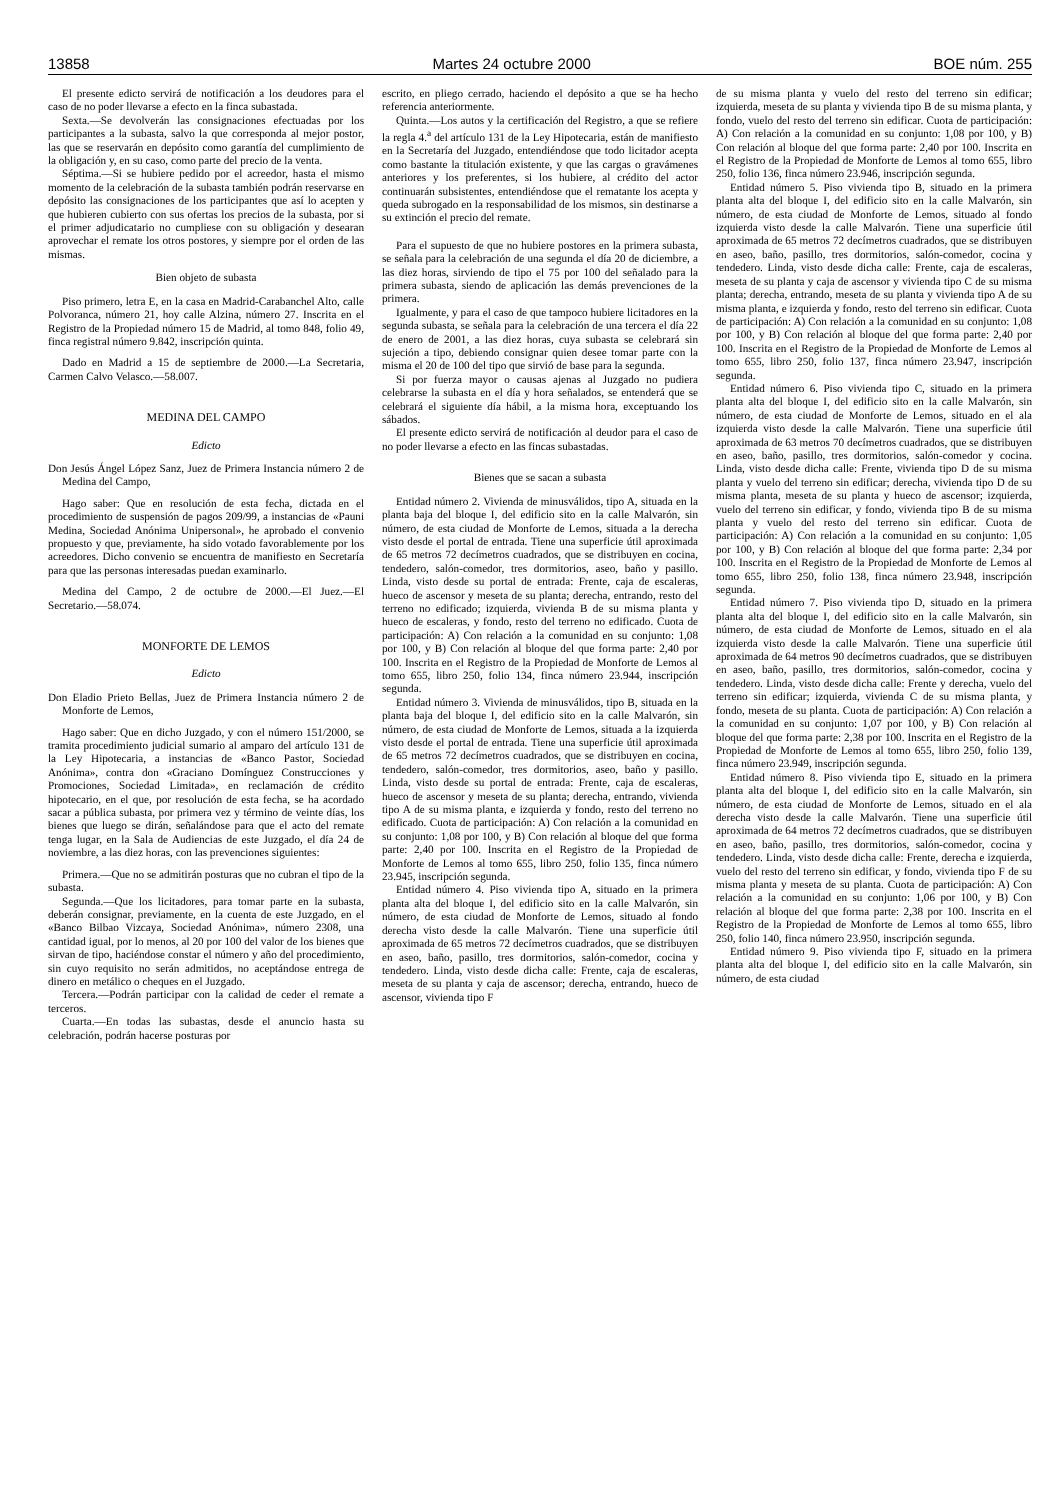13858 Martes 24 octubre 2000 BOE núm. 255
El presente edicto servirá de notificación a los deudores para el caso de no poder llevarse a efecto en la finca subastada.
Sexta.—Se devolverán las consignaciones efectuadas por los participantes a la subasta, salvo la que corresponda al mejor postor, las que se reservarán en depósito como garantía del cumplimiento de la obligación y, en su caso, como parte del precio de la venta.
Séptima.—Si se hubiere pedido por el acreedor, hasta el mismo momento de la celebración de la subasta también podrán reservarse en depósito las consignaciones de los participantes que así lo acepten y que hubieren cubierto con sus ofertas los precios de la subasta, por si el primer adjudicatario no cumpliese con su obligación y desearan aprovechar el remate los otros postores, y siempre por el orden de las mismas.
Bien objeto de subasta
Piso primero, letra E, en la casa en Madrid-Carabanchel Alto, calle Polvoranca, número 21, hoy calle Alzina, número 27. Inscrita en el Registro de la Propiedad número 15 de Madrid, al tomo 848, folio 49, finca registral número 9.842, inscripción quinta.
Dado en Madrid a 15 de septiembre de 2000.—La Secretaria, Carmen Calvo Velasco.—58.007.
MEDINA DEL CAMPO
Edicto
Don Jesús Ángel López Sanz, Juez de Primera Instancia número 2 de Medina del Campo,
Hago saber: Que en resolución de esta fecha, dictada en el procedimiento de suspensión de pagos 209/99, a instancias de «Pauni Medina, Sociedad Anónima Unipersonal», he aprobado el convenio propuesto y que, previamente, ha sido votado favorablemente por los acreedores. Dicho convenio se encuentra de manifiesto en Secretaría para que las personas interesadas puedan examinarlo.
Medina del Campo, 2 de octubre de 2000.—El Juez.—El Secretario.—58.074.
MONFORTE DE LEMOS
Edicto
Don Eladio Prieto Bellas, Juez de Primera Instancia número 2 de Monforte de Lemos,
Hago saber: Que en dicho Juzgado, y con el número 151/2000, se tramita procedimiento judicial sumario al amparo del artículo 131 de la Ley Hipotecaria, a instancias de «Banco Pastor, Sociedad Anónima», contra don «Graciano Domínguez Construcciones y Promociones, Sociedad Limitada», en reclamación de crédito hipotecario, en el que, por resolución de esta fecha, se ha acordado sacar a pública subasta, por primera vez y término de veinte días, los bienes que luego se dirán, señalándose para que el acto del remate tenga lugar, en la Sala de Audiencias de este Juzgado, el día 24 de noviembre, a las diez horas, con las prevenciones siguientes:
Primera.—Que no se admitirán posturas que no cubran el tipo de la subasta.
Segunda.—Que los licitadores, para tomar parte en la subasta, deberán consignar, previamente, en la cuenta de este Juzgado, en el «Banco Bilbao Vizcaya, Sociedad Anónima», número 2308, una cantidad igual, por lo menos, al 20 por 100 del valor de los bienes que sirvan de tipo, haciéndose constar el número y año del procedimiento, sin cuyo requisito no serán admitidos, no aceptándose entrega de dinero en metálico o cheques en el Juzgado.
Tercera.—Podrán participar con la calidad de ceder el remate a terceros.
Cuarta.—En todas las subastas, desde el anuncio hasta su celebración, podrán hacerse posturas por
escrito, en pliego cerrado, haciendo el depósito a que se ha hecho referencia anteriormente.
Quinta.—Los autos y la certificación del Registro, a que se refiere la regla 4.<sup>a</sup> del artículo 131 de la Ley Hipotecaria, están de manifiesto en la Secretaría del Juzgado, entendiéndose que todo licitador acepta como bastante la titulación existente, y que las cargas o gravámenes anteriores y los preferentes, si los hubiere, al crédito del actor continuarán subsistentes, entendiéndose que el rematante los acepta y queda subrogado en la responsabilidad de los mismos, sin destinarse a su extinción el precio del remate.
Para el supuesto de que no hubiere postores en la primera subasta, se señala para la celebración de una segunda el día 20 de diciembre, a las diez horas, sirviendo de tipo el 75 por 100 del señalado para la primera subasta, siendo de aplicación las demás prevenciones de la primera.
Igualmente, y para el caso de que tampoco hubiere licitadores en la segunda subasta, se señala para la celebración de una tercera el día 22 de enero de 2001, a las diez horas, cuya subasta se celebrará sin sujeción a tipo, debiendo consignar quien desee tomar parte con la misma el 20 de 100 del tipo que sirvió de base para la segunda.
Si por fuerza mayor o causas ajenas al Juzgado no pudiera celebrarse la subasta en el día y hora señalados, se entenderá que se celebrará el siguiente día hábil, a la misma hora, exceptuando los sábados.
El presente edicto servirá de notificación al deudor para el caso de no poder llevarse a efecto en las fincas subastadas.
Bienes que se sacan a subasta
Entidad número 2. Vivienda de minusválidos, tipo A, situada en la planta baja del bloque I, del edificio sito en la calle Malvarón, sin número, de esta ciudad de Monforte de Lemos, situada a la derecha visto desde el portal de entrada. Tiene una superficie útil aproximada de 65 metros 72 decímetros cuadrados, que se distribuyen en cocina, tendedero, salón-comedor, tres dormitorios, aseo, baño y pasillo. Linda, visto desde su portal de entrada: Frente, caja de escaleras, hueco de ascensor y meseta de su planta; derecha, entrando, resto del terreno no edificado; izquierda, vivienda B de su misma planta y hueco de escaleras, y fondo, resto del terreno no edificado. Cuota de participación: A) Con relación a la comunidad en su conjunto: 1,08 por 100, y B) Con relación al bloque del que forma parte: 2,40 por 100. Inscrita en el Registro de la Propiedad de Monforte de Lemos al tomo 655, libro 250, folio 134, finca número 23.944, inscripción segunda.
Entidad número 3. Vivienda de minusválidos, tipo B, situada en la planta baja del bloque I, del edificio sito en la calle Malvarón, sin número, de esta ciudad de Monforte de Lemos, situada a la izquierda visto desde el portal de entrada. Tiene una superficie útil aproximada de 65 metros 72 decímetros cuadrados, que se distribuyen en cocina, tendedero, salón-comedor, tres dormitorios, aseo, baño y pasillo. Linda, visto desde su portal de entrada: Frente, caja de escaleras, hueco de ascensor y meseta de su planta; derecha, entrando, vivienda tipo A de su misma planta, e izquierda y fondo, resto del terreno no edificado. Cuota de participación: A) Con relación a la comunidad en su conjunto: 1,08 por 100, y B) Con relación al bloque del que forma parte: 2,40 por 100. Inscrita en el Registro de la Propiedad de Monforte de Lemos al tomo 655, libro 250, folio 135, finca número 23.945, inscripción segunda.
Entidad número 4. Piso vivienda tipo A, situado en la primera planta alta del bloque I, del edificio sito en la calle Malvarón, sin número, de esta ciudad de Monforte de Lemos, situado al fondo derecha visto desde la calle Malvarón. Tiene una superficie útil aproximada de 65 metros 72 decímetros cuadrados, que se distribuyen en aseo, baño, pasillo, tres dormitorios, salón-comedor, cocina y tendedero. Linda, visto desde dicha calle: Frente, caja de escaleras, meseta de su planta y caja de ascensor; derecha, entrando, hueco de ascensor, vivienda tipo F
de su misma planta y vuelo del resto del terreno sin edificar; izquierda, meseta de su planta y vivienda tipo B de su misma planta, y fondo, vuelo del resto del terreno sin edificar. Cuota de participación: A) Con relación a la comunidad en su conjunto: 1,08 por 100, y B) Con relación al bloque del que forma parte: 2,40 por 100. Inscrita en el Registro de la Propiedad de Monforte de Lemos al tomo 655, libro 250, folio 136, finca número 23.946, inscripción segunda.
Entidad número 5. Piso vivienda tipo B, situado en la primera planta alta del bloque I, del edificio sito en la calle Malvarón, sin número, de esta ciudad de Monforte de Lemos, situado al fondo izquierda visto desde la calle Malvarón. Tiene una superficie útil aproximada de 65 metros 72 decímetros cuadrados, que se distribuyen en aseo, baño, pasillo, tres dormitorios, salón-comedor, cocina y tendedero. Linda, visto desde dicha calle: Frente, caja de escaleras, meseta de su planta y caja de ascensor y vivienda tipo C de su misma planta; derecha, entrando, meseta de su planta y vivienda tipo A de su misma planta, e izquierda y fondo, resto del terreno sin edificar. Cuota de participación: A) Con relación a la comunidad en su conjunto: 1,08 por 100, y B) Con relación al bloque del que forma parte: 2,40 por 100. Inscrita en el Registro de la Propiedad de Monforte de Lemos al tomo 655, libro 250, folio 137, finca número 23.947, inscripción segunda.
Entidad número 6. Piso vivienda tipo C, situado en la primera planta alta del bloque I, del edificio sito en la calle Malvarón, sin número, de esta ciudad de Monforte de Lemos, situado en el ala izquierda visto desde la calle Malvarón. Tiene una superficie útil aproximada de 63 metros 70 decímetros cuadrados, que se distribuyen en aseo, baño, pasillo, tres dormitorios, salón-comedor y cocina. Linda, visto desde dicha calle: Frente, vivienda tipo D de su misma planta y vuelo del terreno sin edificar; derecha, vivienda tipo D de su misma planta, meseta de su planta y hueco de ascensor; izquierda, vuelo del terreno sin edificar, y fondo, vivienda tipo B de su misma planta y vuelo del resto del terreno sin edificar. Cuota de participación: A) Con relación a la comunidad en su conjunto: 1,05 por 100, y B) Con relación al bloque del que forma parte: 2,34 por 100. Inscrita en el Registro de la Propiedad de Monforte de Lemos al tomo 655, libro 250, folio 138, finca número 23.948, inscripción segunda.
Entidad número 7. Piso vivienda tipo D, situado en la primera planta alta del bloque I, del edificio sito en la calle Malvarón, sin número, de esta ciudad de Monforte de Lemos, situado en el ala izquierda visto desde la calle Malvarón. Tiene una superficie útil aproximada de 64 metros 90 decímetros cuadrados, que se distribuyen en aseo, baño, pasillo, tres dormitorios, salón-comedor, cocina y tendedero. Linda, visto desde dicha calle: Frente y derecha, vuelo del terreno sin edificar; izquierda, vivienda C de su misma planta, y fondo, meseta de su planta. Cuota de participación: A) Con relación a la comunidad en su conjunto: 1,07 por 100, y B) Con relación al bloque del que forma parte: 2,38 por 100. Inscrita en el Registro de la Propiedad de Monforte de Lemos al tomo 655, libro 250, folio 139, finca número 23.949, inscripción segunda.
Entidad número 8. Piso vivienda tipo E, situado en la primera planta alta del bloque I, del edificio sito en la calle Malvarón, sin número, de esta ciudad de Monforte de Lemos, situado en el ala derecha visto desde la calle Malvarón. Tiene una superficie útil aproximada de 64 metros 72 decímetros cuadrados, que se distribuyen en aseo, baño, pasillo, tres dormitorios, salón-comedor, cocina y tendedero. Linda, visto desde dicha calle: Frente, derecha e izquierda, vuelo del resto del terreno sin edificar, y fondo, vivienda tipo F de su misma planta y meseta de su planta. Cuota de participación: A) Con relación a la comunidad en su conjunto: 1,06 por 100, y B) Con relación al bloque del que forma parte: 2,38 por 100. Inscrita en el Registro de la Propiedad de Monforte de Lemos al tomo 655, libro 250, folio 140, finca número 23.950, inscripción segunda.
Entidad número 9. Piso vivienda tipo F, situado en la primera planta alta del bloque I, del edificio sito en la calle Malvarón, sin número, de esta ciudad